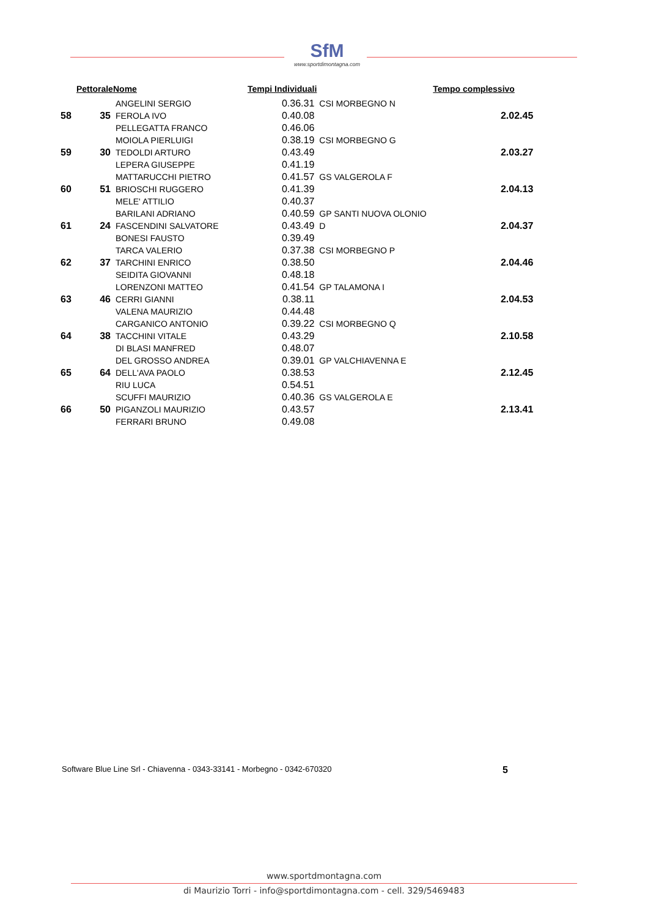SfM
www.sportdimontagna.com
| | Pettorale | Nome | Tempi Individuali | | | Tempo complessivo |
| --- | --- | --- | --- | --- | --- | --- |
| 58 | 35 | ANGELINI SERGIO | | 0.36.31 | CSI MORBEGNO N | 2.02.45 |
| | | FEROLA IVO | | 0.40.08 | | |
| | | PELLEGATTA FRANCO | | 0.46.06 | | |
| 59 | 30 | MOIOLA PIERLUIGI | | 0.38.19 | CSI MORBEGNO G | 2.03.27 |
| | | TEDOLDI ARTURO | | 0.43.49 | | |
| | | LEPERA GIUSEPPE | | 0.41.19 | | |
| 60 | 51 | MATTARUCCHI PIETRO | | 0.41.57 | GS VALGEROLA F | 2.04.13 |
| | | BRIOSCHI RUGGERO | | 0.41.39 | | |
| | | MELE' ATTILIO | | 0.40.37 | | |
| 61 | 24 | BARILANI ADRIANO | | 0.40.59 | GP SANTI NUOVA OLONIO | 2.04.37 |
| | | FASCENDINI SALVATORE | | 0.43.49 | D | |
| | | BONESI FAUSTO | | 0.39.49 | | |
| 62 | 37 | TARCA VALERIO | | 0.37.38 | CSI MORBEGNO P | 2.04.46 |
| | | TARCHINI ENRICO | | 0.38.50 | | |
| | | SEIDITA GIOVANNI | | 0.48.18 | | |
| 63 | 46 | LORENZONI MATTEO | | 0.41.54 | GP TALAMONA I | 2.04.53 |
| | | CERRI GIANNI | | 0.38.11 | | |
| | | VALENA MAURIZIO | | 0.44.48 | | |
| 64 | 38 | CARGANICO ANTONIO | | 0.39.22 | CSI MORBEGNO Q | 2.10.58 |
| | | TACCHINI VITALE | | 0.43.29 | | |
| | | DI BLASI MANFRED | | 0.48.07 | | |
| 65 | 64 | DEL GROSSO ANDREA | | 0.39.01 | GP VALCHIAVENNA E | 2.12.45 |
| | | DELL'AVA PAOLO | | 0.38.53 | | |
| | | RIU LUCA | | 0.54.51 | | |
| 66 | 50 | SCUFFI MAURIZIO | | 0.40.36 | GS VALGEROLA E | 2.13.41 |
| | | PIGANZOLI MAURIZIO | | 0.43.57 | | |
| | | FERRARI BRUNO | | 0.49.08 | | |
5 Software Blue Line Srl - Chiavenna - 0343-33141 - Morbegno - 0342-670320
www.sportdmontagna.com
di Maurizio Torri - info@sportdimontagna.com - cell. 329/5469483